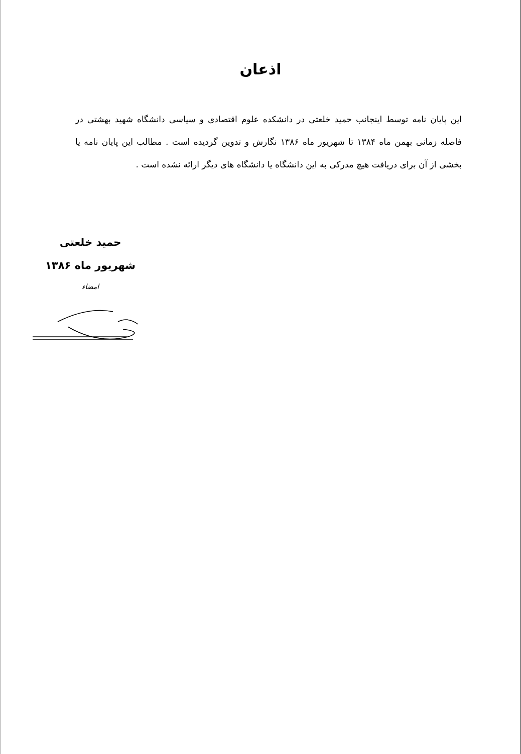اذعان
این پایان نامه توسط اینجانب حمید خلعتی در دانشکده علوم اقتصادی و سیاسی دانشگاه شهید بهشتی در فاصله زمانی بهمن ماه ۱۳۸۴ تا شهریور ماه ۱۳۸۶ نگارش و تدوین گردیده است . مطالب این پایان نامه یا بخشی از آن برای دریافت هیچ مدرکی به این دانشگاه یا دانشگاه های دیگر ارائه نشده است .
حمید خلعتی
شهریور ماه ۱۳۸۶
امضاء